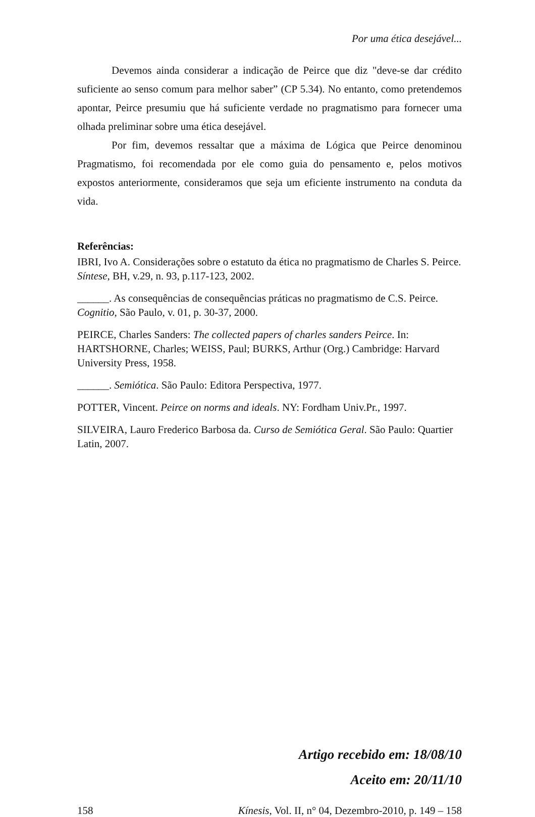Por uma ética desejável...
Devemos ainda considerar a indicação de Peirce que diz "deve-se dar crédito suficiente ao senso comum para melhor saber” (CP 5.34). No entanto, como pretendemos apontar, Peirce presumiu que há suficiente verdade no pragmatismo para fornecer uma olhada preliminar sobre uma ética desejável.
Por fim, devemos ressaltar que a máxima de Lógica que Peirce denominou Pragmatismo, foi recomendada por ele como guia do pensamento e, pelos motivos expostos anteriormente, consideramos que seja um eficiente instrumento na conduta da vida.
Referências:
IBRI, Ivo A. Considerações sobre o estatuto da ética no pragmatismo de Charles S. Peirce. Síntese, BH, v.29, n. 93, p.117-123, 2002.
______. As consequências de consequências práticas no pragmatismo de C.S. Peirce. Cognitio, São Paulo, v. 01, p. 30-37, 2000.
PEIRCE, Charles Sanders: The collected papers of charles sanders Peirce. In: HARTSHORNE, Charles; WEISS, Paul; BURKS, Arthur (Org.) Cambridge: Harvard University Press, 1958.
______. Semiótica. São Paulo: Editora Perspectiva, 1977.
POTTER, Vincent. Peirce on norms and ideals. NY: Fordham Univ.Pr., 1997.
SILVEIRA, Lauro Frederico Barbosa da. Curso de Semiótica Geral. São Paulo: Quartier Latin, 2007.
Artigo recebido em: 18/08/10
Aceito em: 20/11/10
158 Kínesis, Vol. II, n° 04, Dezembro-2010, p. 149 – 158